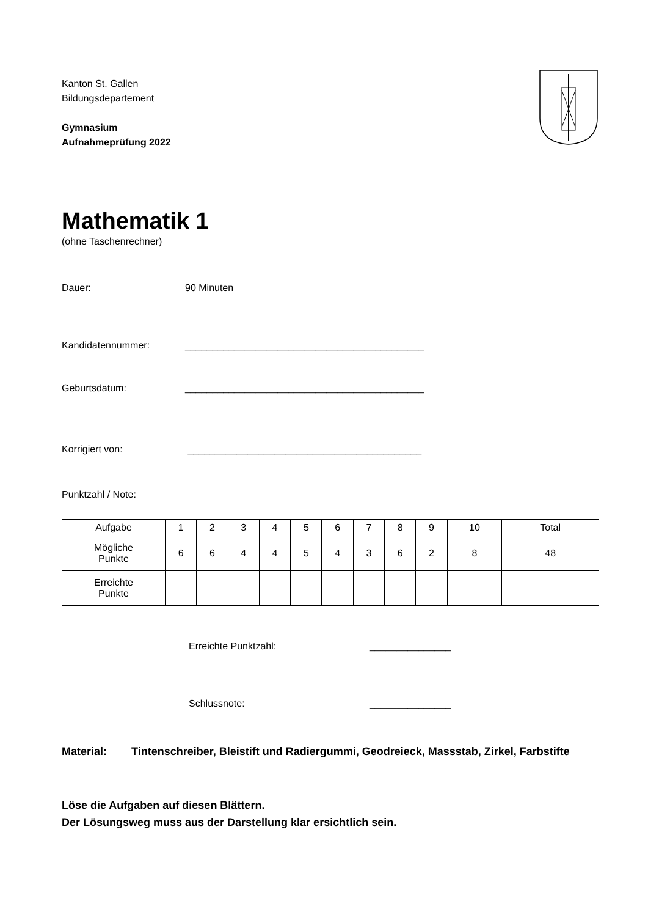Kanton St. Gallen
Bildungsdepartement
Gymnasium
Aufnahmeprüfung 2022
Mathematik 1
(ohne Taschenrechner)
Dauer: 90 Minuten
Kandidatennummer: ____________________________________________
Geburtsdatum: ____________________________________________
Korrigiert von: ___________________________________________
Punktzahl / Note:
| Aufgabe | 1 | 2 | 3 | 4 | 5 | 6 | 7 | 8 | 9 | 10 | Total |
| --- | --- | --- | --- | --- | --- | --- | --- | --- | --- | --- | --- |
| Mögliche Punkte | 6 | 6 | 4 | 4 | 5 | 4 | 3 | 6 | 2 | 8 | 48 |
| Erreichte Punkte | | | | | | | | | | | |
Erreichte Punktzahl: _______________
Schlussnote: _______________
Material: Tintenschreiber, Bleistift und Radiergummi, Geodreieck, Massstab, Zirkel, Farbstifte
Löse die Aufgaben auf diesen Blättern.
Der Lösungsweg muss aus der Darstellung klar ersichtlich sein.